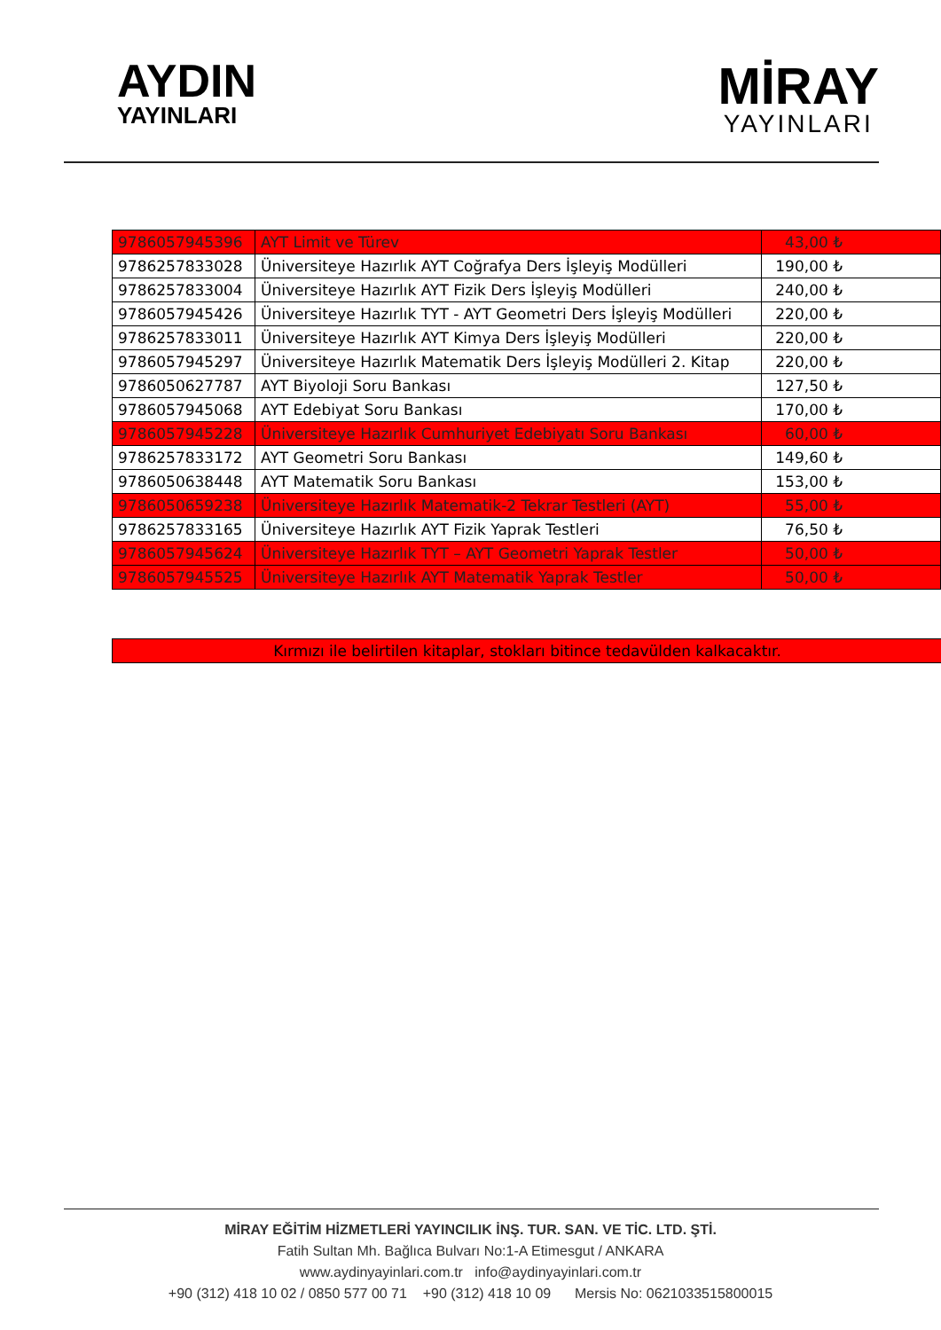AYDIN
YAYINLARI
MİRAY
YAYINLARI
| 9786057945396 | AYT Limit ve Türev | 43,00 ₺ |
| 9786257833028 | Üniversiteye Hazırlık AYT Coğrafya Ders İşleyiş Modülleri | 190,00 ₺ |
| 9786257833004 | Üniversiteye Hazırlık AYT Fizik Ders İşleyiş Modülleri | 240,00 ₺ |
| 9786057945426 | Üniversiteye Hazırlık TYT - AYT Geometri Ders İşleyiş Modülleri | 220,00 ₺ |
| 9786257833011 | Üniversiteye Hazırlık AYT Kimya Ders İşleyiş Modülleri | 220,00 ₺ |
| 9786057945297 | Üniversiteye Hazırlık Matematik Ders İşleyiş Modülleri 2. Kitap | 220,00 ₺ |
| 9786050627787 | AYT Biyoloji Soru Bankası | 127,50 ₺ |
| 9786057945068 | AYT Edebiyat Soru Bankası | 170,00 ₺ |
| 9786057945228 | Üniversiteye Hazırlık Cumhuriyet Edebiyatı Soru Bankası | 60,00 ₺ |
| 9786257833172 | AYT Geometri Soru Bankası | 149,60 ₺ |
| 9786050638448 | AYT Matematik Soru Bankası | 153,00 ₺ |
| 9786050659238 | Üniversiteye Hazırlık Matematik-2 Tekrar Testleri (AYT) | 55,00 ₺ |
| 9786257833165 | Üniversiteye Hazırlık AYT Fizik Yaprak Testleri | 76,50 ₺ |
| 9786057945624 | Üniversiteye Hazırlık TYT – AYT Geometri Yaprak Testler | 50,00 ₺ |
| 9786057945525 | Üniversiteye Hazırlık AYT Matematik Yaprak Testler | 50,00 ₺ |
Kırmızı ile belirtilen kitaplar, stokları bitince tedavülden kalkacaktır.
MİRAY EĞİTİM HİZMETLERİ YAYINCILIK İNŞ. TUR. SAN. VE TİC. LTD. ŞTİ.
Fatih Sultan Mh. Bağlıca Bulvarı No:1-A Etimesgut / ANKARA
www.aydinyayinlari.com.tr info@aydinyayinlari.com.tr
+90 (312) 418 10 02 / 0850 577 00 71 +90 (312) 418 10 09 Mersis No: 0621033515800015